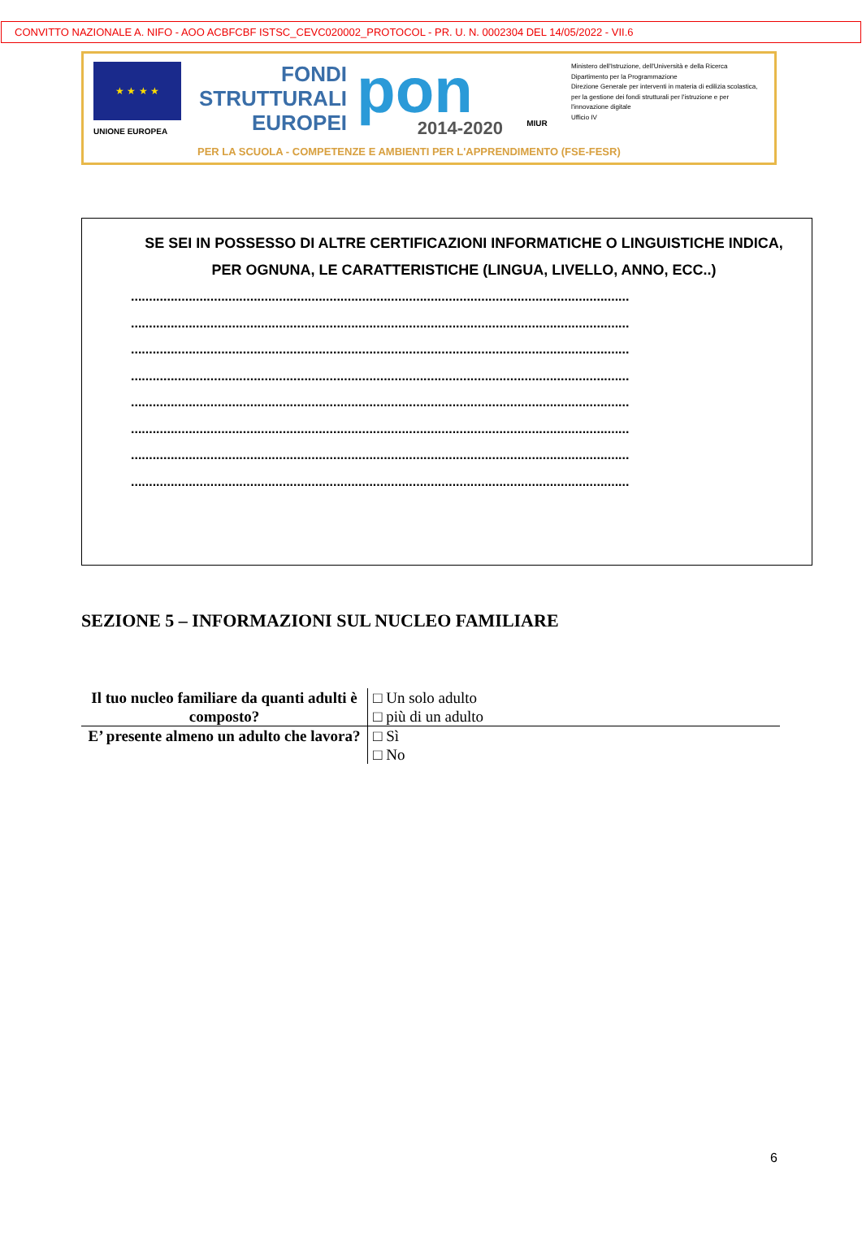CONVITTO NAZIONALE A. NIFO - AOO ACBFCBF ISTSC_CEVC020002_PROTOCOL - PR. U. N. 0002304 DEL 14/05/2022 - VII.6
★ ★ ★ ★
UNIONE EUROPEA
FONDI
STRUTTURALI
EUROPEI
pon
2014-2020
MIUR
Ministero dell'Istruzione, dell'Università e della Ricerca
Dipartimento per la Programmazione
Direzione Generale per interventi in materia di edilizia scolastica, per la gestione dei fondi strutturali per l'istruzione e per l'innovazione digitale
Ufficio IV
PER LA SCUOLA - COMPETENZE E AMBIENTI PER L'APPRENDIMENTO (FSE-FESR)
SE SEI IN POSSESSO DI ALTRE CERTIFICAZIONI INFORMATICHE O LINGUISTICHE INDICA, PER OGNUNA, LE CARATTERISTICHE (LINGUA, LIVELLO, ANNO, ECC..)
..........................................................................................................................................
..........................................................................................................................................
..........................................................................................................................................
..........................................................................................................................................
..........................................................................................................................................
..........................................................................................................................................
..........................................................................................................................................
..........................................................................................................................................
SEZIONE 5 – INFORMAZIONI SUL NUCLEO FAMILIARE
| Il tuo nucleo familiare da quanti adulti è composto? | □ Un solo adulto □ più di un adulto |
| E’ presente almeno un adulto che lavora? | □ Sì □ No |
6